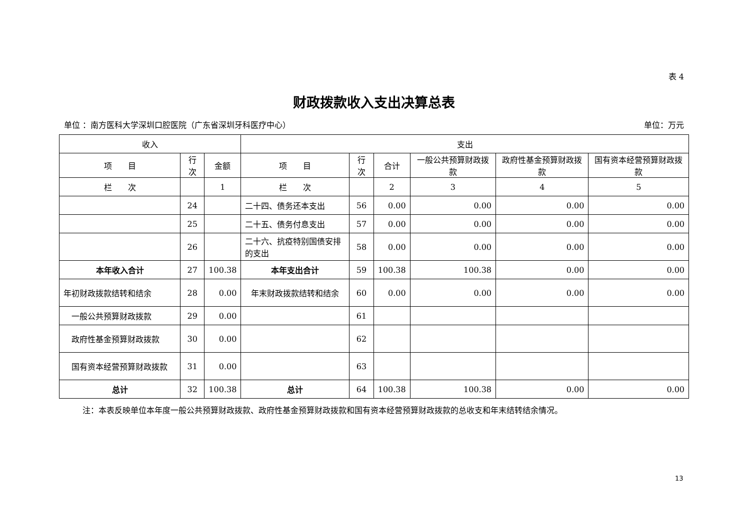表 4
财政拨款收入支出决算总表
单位 ：南方医科大学深圳口腔医院（广东省深圳牙科医疗中心） 单位：万元
| 收入 | | | 支出 | | | | | |
| --- | --- | --- | --- | --- | --- | --- | --- | --- |
| 项 目 | 行次 | 金额 | 项 目 | 行次 | 合计 | 一般公共预算财政拨款 | 政府性基金预算财政拨款 | 国有资本经营预算财政拨款 |
| 栏 次 | | 1 | 栏 次 | | 2 | 3 | 4 | 5 |
| | 24 | | 二十四、债务还本支出 | 56 | 0.00 | 0.00 | 0.00 | 0.00 |
| | 25 | | 二十五、债务付息支出 | 57 | 0.00 | 0.00 | 0.00 | 0.00 |
| | 26 | | 二十六、抗疫特别国债安排的支出 | 58 | 0.00 | 0.00 | 0.00 | 0.00 |
| 本年收入合计 | 27 | 100.38 | 本年支出合计 | 59 | 100.38 | 100.38 | 0.00 | 0.00 |
| 年初财政拨款结转和结余 | 28 | 0.00 | 年末财政拨款结转和结余 | 60 | 0.00 | 0.00 | 0.00 | 0.00 |
| 一般公共预算财政拨款 | 29 | 0.00 | | 61 | | | | |
| 政府性基金预算财政拨款 | 30 | 0.00 | | 62 | | | | |
| 国有资本经营预算财政拨款 | 31 | 0.00 | | 63 | | | | |
| 总计 | 32 | 100.38 | 总计 | 64 | 100.38 | 100.38 | 0.00 | 0.00 |
注：本表反映单位本年度一般公共预算财政拨款、政府性基金预算财政拨款和国有资本经营预算财政拨款的总收支和年末结转结余情况。
13